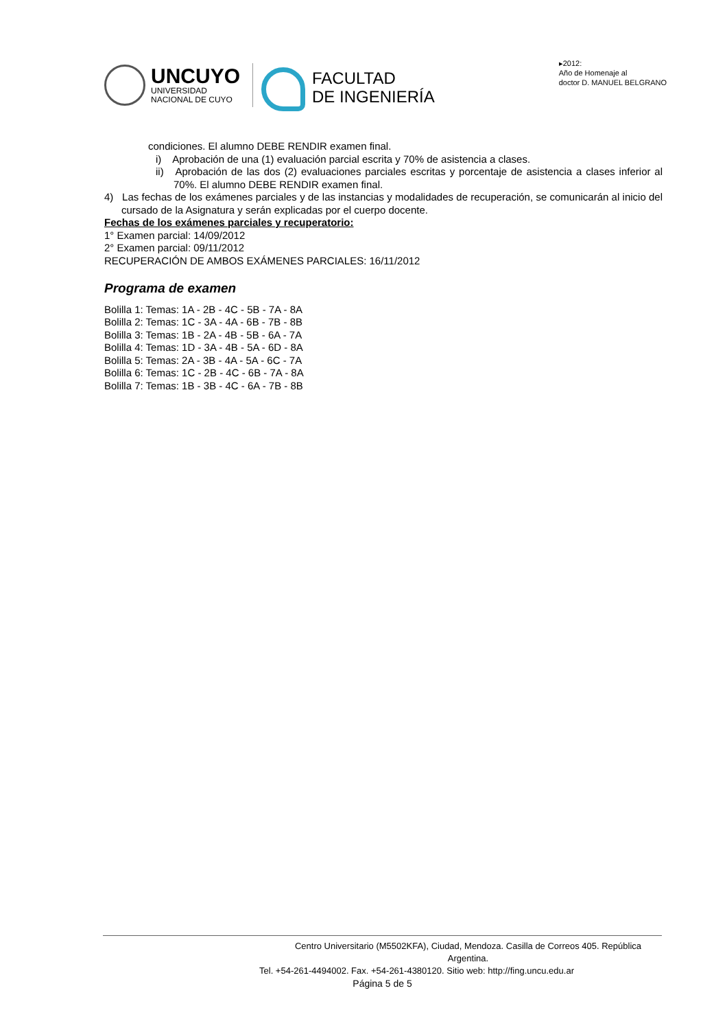UNCUYO
UNIVERSIDAD
NACIONAL DE CUYO
FACULTAD
DE INGENIERÍA
▸2012:
Año de Homenaje al
doctor D. MANUEL BELGRANO
condiciones. El alumno DEBE RENDIR examen final.
i) Aprobación de una (1) evaluación parcial escrita y 70% de asistencia a clases.
ii) Aprobación de las dos (2) evaluaciones parciales escritas y porcentaje de asistencia a clases inferior al 70%. El alumno DEBE RENDIR examen final.
4) Las fechas de los exámenes parciales y de las instancias y modalidades de recuperación, se comunicarán al inicio del cursado de la Asignatura y serán explicadas por el cuerpo docente.
Fechas de los exámenes parciales y recuperatorio:
1° Examen parcial: 14/09/2012
2° Examen parcial: 09/11/2012
RECUPERACIÓN DE AMBOS EXÁMENES PARCIALES: 16/11/2012
Programa de examen
Bolilla 1: Temas: 1A - 2B - 4C - 5B - 7A - 8A
Bolilla 2: Temas: 1C - 3A - 4A - 6B - 7B - 8B
Bolilla 3: Temas: 1B - 2A - 4B - 5B - 6A - 7A
Bolilla 4: Temas: 1D - 3A - 4B - 5A - 6D - 8A
Bolilla 5: Temas: 2A - 3B - 4A - 5A - 6C - 7A
Bolilla 6: Temas: 1C - 2B - 4C - 6B - 7A - 8A
Bolilla 7: Temas: 1B - 3B - 4C - 6A - 7B - 8B
Centro Universitario (M5502KFA), Ciudad, Mendoza. Casilla de Correos 405. República Argentina.
Tel. +54-261-4494002. Fax. +54-261-4380120. Sitio web: http://fing.uncu.edu.ar
Página 5 de 5